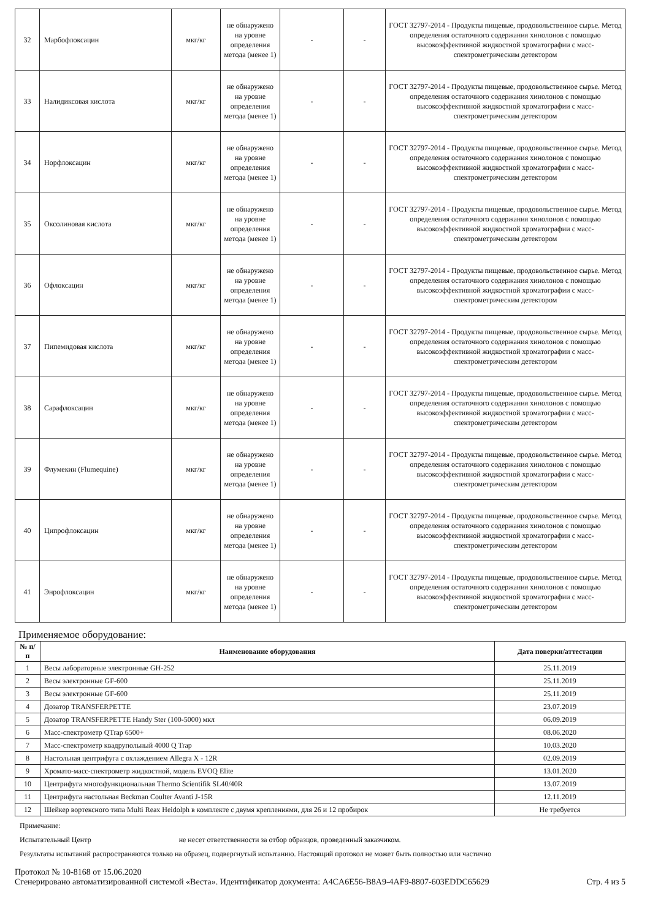| 32 | Марбофлоксацин | мкг/кг | не обнаружено на уровне определения метода (менее 1) | - | - | ГОСТ 32797-2014 - Продукты пищевые, продовольственное сырье. Метод определения остаточного содержания хинолонов с помощью высокоэффективной жидкостной хроматографии с масс-спектрометрическим детектором |
| 33 | Налидиксовая кислота | мкг/кг | не обнаружено на уровне определения метода (менее 1) | - | - | ГОСТ 32797-2014 - Продукты пищевые, продовольственное сырье. Метод определения остаточного содержания хинолонов с помощью высокоэффективной жидкостной хроматографии с масс-спектрометрическим детектором |
| 34 | Норфлоксацин | мкг/кг | не обнаружено на уровне определения метода (менее 1) | - | - | ГОСТ 32797-2014 - Продукты пищевые, продовольственное сырье. Метод определения остаточного содержания хинолонов с помощью высокоэффективной жидкостной хроматографии с масс-спектрометрическим детектором |
| 35 | Оксолиновая кислота | мкг/кг | не обнаружено на уровне определения метода (менее 1) | - | - | ГОСТ 32797-2014 - Продукты пищевые, продовольственное сырье. Метод определения остаточного содержания хинолонов с помощью высокоэффективной жидкостной хроматографии с масс-спектрометрическим детектором |
| 36 | Офлоксацин | мкг/кг | не обнаружено на уровне определения метода (менее 1) | - | - | ГОСТ 32797-2014 - Продукты пищевые, продовольственное сырье. Метод определения остаточного содержания хинолонов с помощью высокоэффективной жидкостной хроматографии с масс-спектрометрическим детектором |
| 37 | Пипемидовая кислота | мкг/кг | не обнаружено на уровне определения метода (менее 1) | - | - | ГОСТ 32797-2014 - Продукты пищевые, продовольственное сырье. Метод определения остаточного содержания хинолонов с помощью высокоэффективной жидкостной хроматографии с масс-спектрометрическим детектором |
| 38 | Сарафлоксацин | мкг/кг | не обнаружено на уровне определения метода (менее 1) | - | - | ГОСТ 32797-2014 - Продукты пищевые, продовольственное сырье. Метод определения остаточного содержания хинолонов с помощью высокоэффективной жидкостной хроматографии с масс-спектрометрическим детектором |
| 39 | Флумекин (Flumequine) | мкг/кг | не обнаружено на уровне определения метода (менее 1) | - | - | ГОСТ 32797-2014 - Продукты пищевые, продовольственное сырье. Метод определения остаточного содержания хинолонов с помощью высокоэффективной жидкостной хроматографии с масс-спектрометрическим детектором |
| 40 | Ципрофлоксацин | мкг/кг | не обнаружено на уровне определения метода (менее 1) | - | - | ГОСТ 32797-2014 - Продукты пищевые, продовольственное сырье. Метод определения остаточного содержания хинолонов с помощью высокоэффективной жидкостной хроматографии с масс-спектрометрическим детектором |
| 41 | Энрофлоксацин | мкг/кг | не обнаружено на уровне определения метода (менее 1) | - | - | ГОСТ 32797-2014 - Продукты пищевые, продовольственное сырье. Метод определения остаточного содержания хинолонов с помощью высокоэффективной жидкостной хроматографии с масс-спектрометрическим детектором |
Применяемое оборудование:
| № п/п | Наименование оборудования | Дата поверки/аттестации |
| --- | --- | --- |
| 1 | Весы лабораторные электронные GH-252 | 25.11.2019 |
| 2 | Весы электронные GF-600 | 25.11.2019 |
| 3 | Весы электронные GF-600 | 25.11.2019 |
| 4 | Дозатор TRANSFERPETTE | 23.07.2019 |
| 5 | Дозатор TRANSFERPETTE Handy Ster (100-5000) мкл | 06.09.2019 |
| 6 | Масс-спектрометр QTrap 6500+ | 08.06.2020 |
| 7 | Масс-спектрометр квадрупольный 4000 Q Trap | 10.03.2020 |
| 8 | Настольная центрифуга с охлаждением Allegra X - 12R | 02.09.2019 |
| 9 | Хромато-масс-спектрометр жидкостной, модель EVOQ Elite | 13.01.2020 |
| 10 | Центрифуга многофункциональная Thermo Scientifik SL40/40R | 13.07.2019 |
| 11 | Центрифуга настольная Beckman Coulter Avanti J-15R | 12.11.2019 |
| 12 | Шейкер вортексного типа Multi Reax Heidolph в комплекте с двумя креплениями, для 26 и 12 пробирок | Не требуется |
Примечание:
Испытательный Центр не несет ответственности за отбор образцов, проведенный заказчиком.
Результаты испытаний распространяются только на образец, подвергнутый испытанию. Настоящий протокол не может быть полностью или частично
Протокол № 10-8168 от 15.06.2020
Сгенерировано автоматизированной системой «Веста». Идентификатор документа: A4CA6E56-B8A9-4AF9-8807-603EDDC65629
Стр. 4 из 5